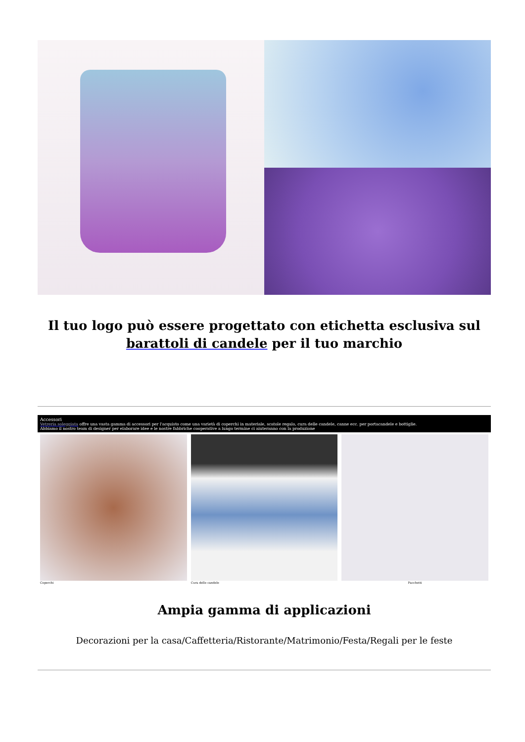Il tuo logo può essere progettato con etichetta esclusiva sul barattoli di candele per il tuo marchio
Accessori
Vetreria soleggiata offre una vasta gamma di accessori per l'acquisto come una varietà di coperchi in materiale, scatole regalo, cura delle candele, canne ecc. per portacandele e bottiglie.
Abbiamo il nostro team di designer per elaborare idee e le nostre fabbriche cooperative a lungo termine ci aiuteranno con la produzione
Coperchi Cura delle candele Pacchetti
Ampia gamma di applicazioni
Decorazioni per la casa/Caffetteria/Ristorante/Matrimonio/Festa/Regali per le feste